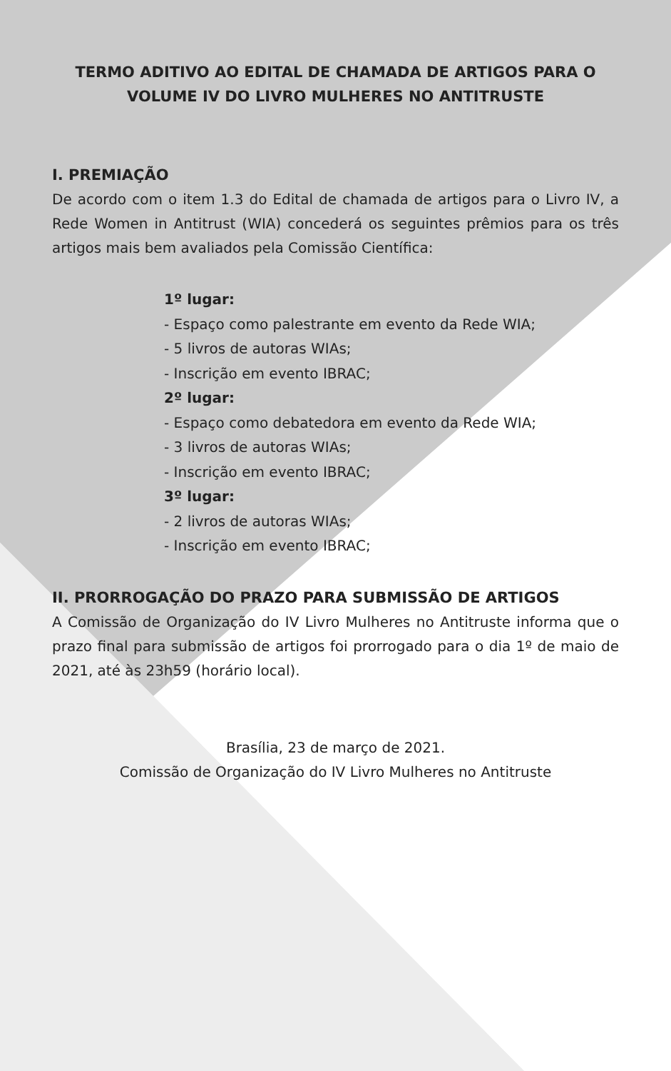TERMO ADITIVO AO EDITAL DE CHAMADA DE ARTIGOS PARA O VOLUME IV DO LIVRO MULHERES NO ANTITRUSTE
I. PREMIAÇÃO
De acordo com o item 1.3 do Edital de chamada de artigos para o Livro IV, a Rede Women in Antitrust (WIA) concederá os seguintes prêmios para os três artigos mais bem avaliados pela Comissão Científica:
1º lugar:
- Espaço como palestrante em evento da Rede WIA;
- 5 livros de autoras WIAs;
- Inscrição em evento IBRAC;
2º lugar:
- Espaço como debatedora em evento da Rede WIA;
- 3 livros de autoras WIAs;
- Inscrição em evento IBRAC;
3º lugar:
- 2 livros de autoras WIAs;
- Inscrição em evento IBRAC;
II. PRORROGAÇÃO DO PRAZO PARA SUBMISSÃO DE ARTIGOS
A Comissão de Organização do IV Livro Mulheres no Antitruste informa que o prazo final para submissão de artigos foi prorrogado para o dia 1º de maio de 2021, até às 23h59 (horário local).
Brasília, 23 de março de 2021.
Comissão de Organização do IV Livro Mulheres no Antitruste